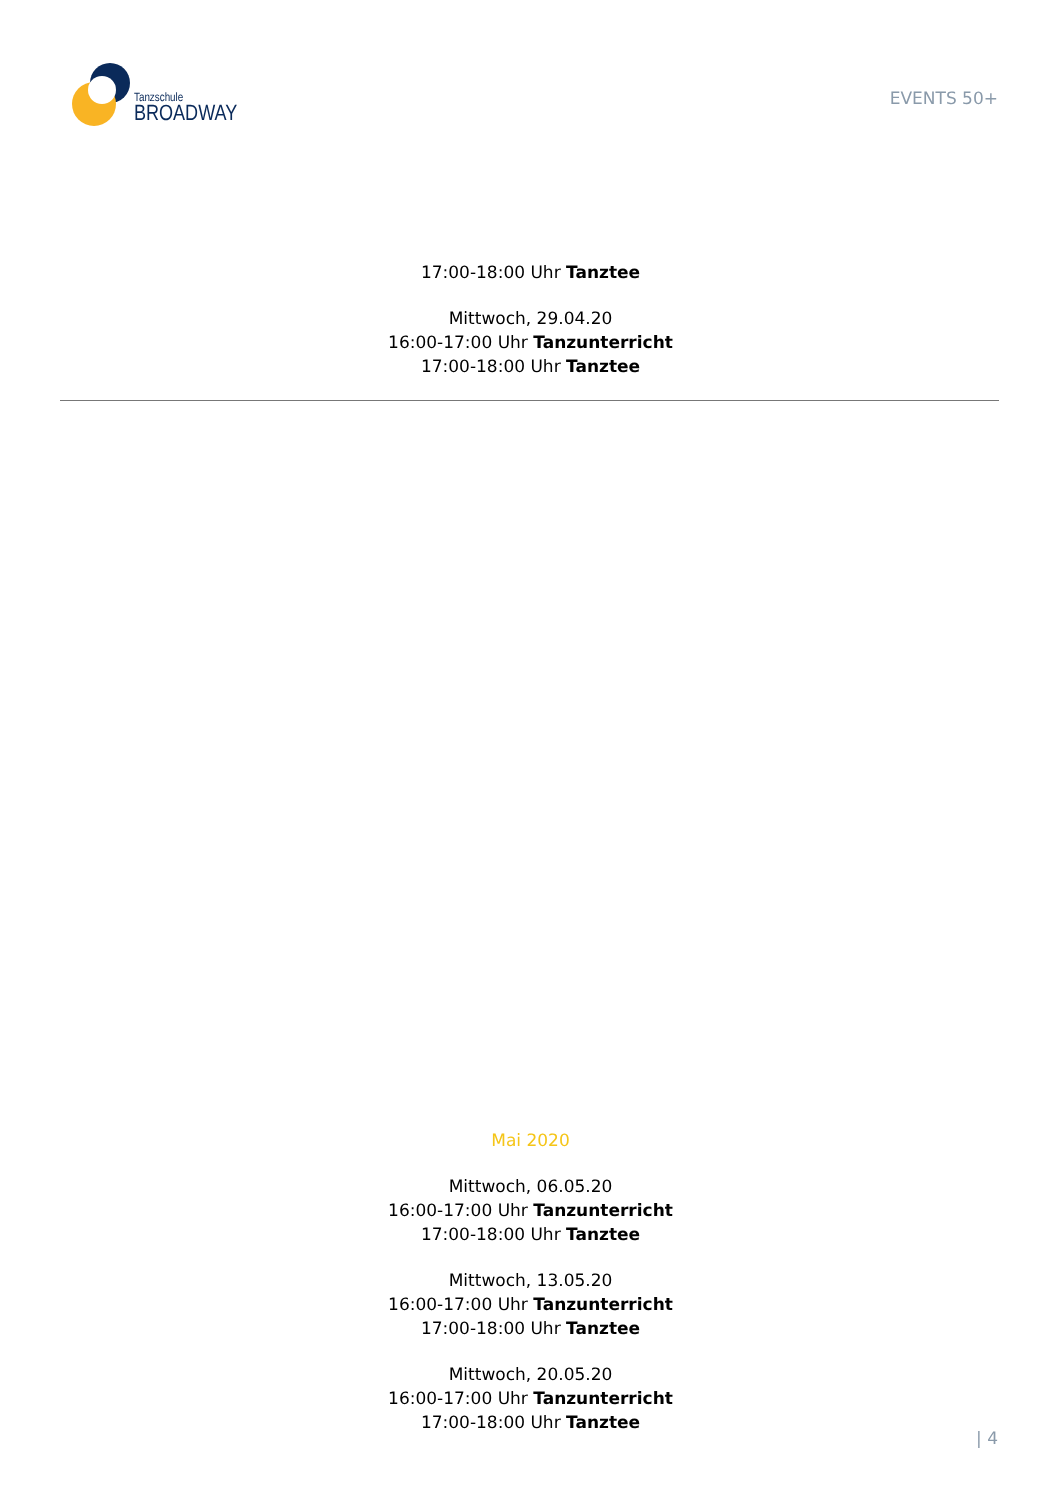Tanzschule
BROADWAY
EVENTS 50+
17:00-18:00 Uhr Tanztee
Mittwoch, 29.04.20
16:00-17:00 Uhr Tanzunterricht
17:00-18:00 Uhr Tanztee
Mai 2020
Mittwoch, 06.05.20
16:00-17:00 Uhr Tanzunterricht
17:00-18:00 Uhr Tanztee
Mittwoch, 13.05.20
16:00-17:00 Uhr Tanzunterricht
17:00-18:00 Uhr Tanztee
Mittwoch, 20.05.20
16:00-17:00 Uhr Tanzunterricht
17:00-18:00 Uhr Tanztee
| 4